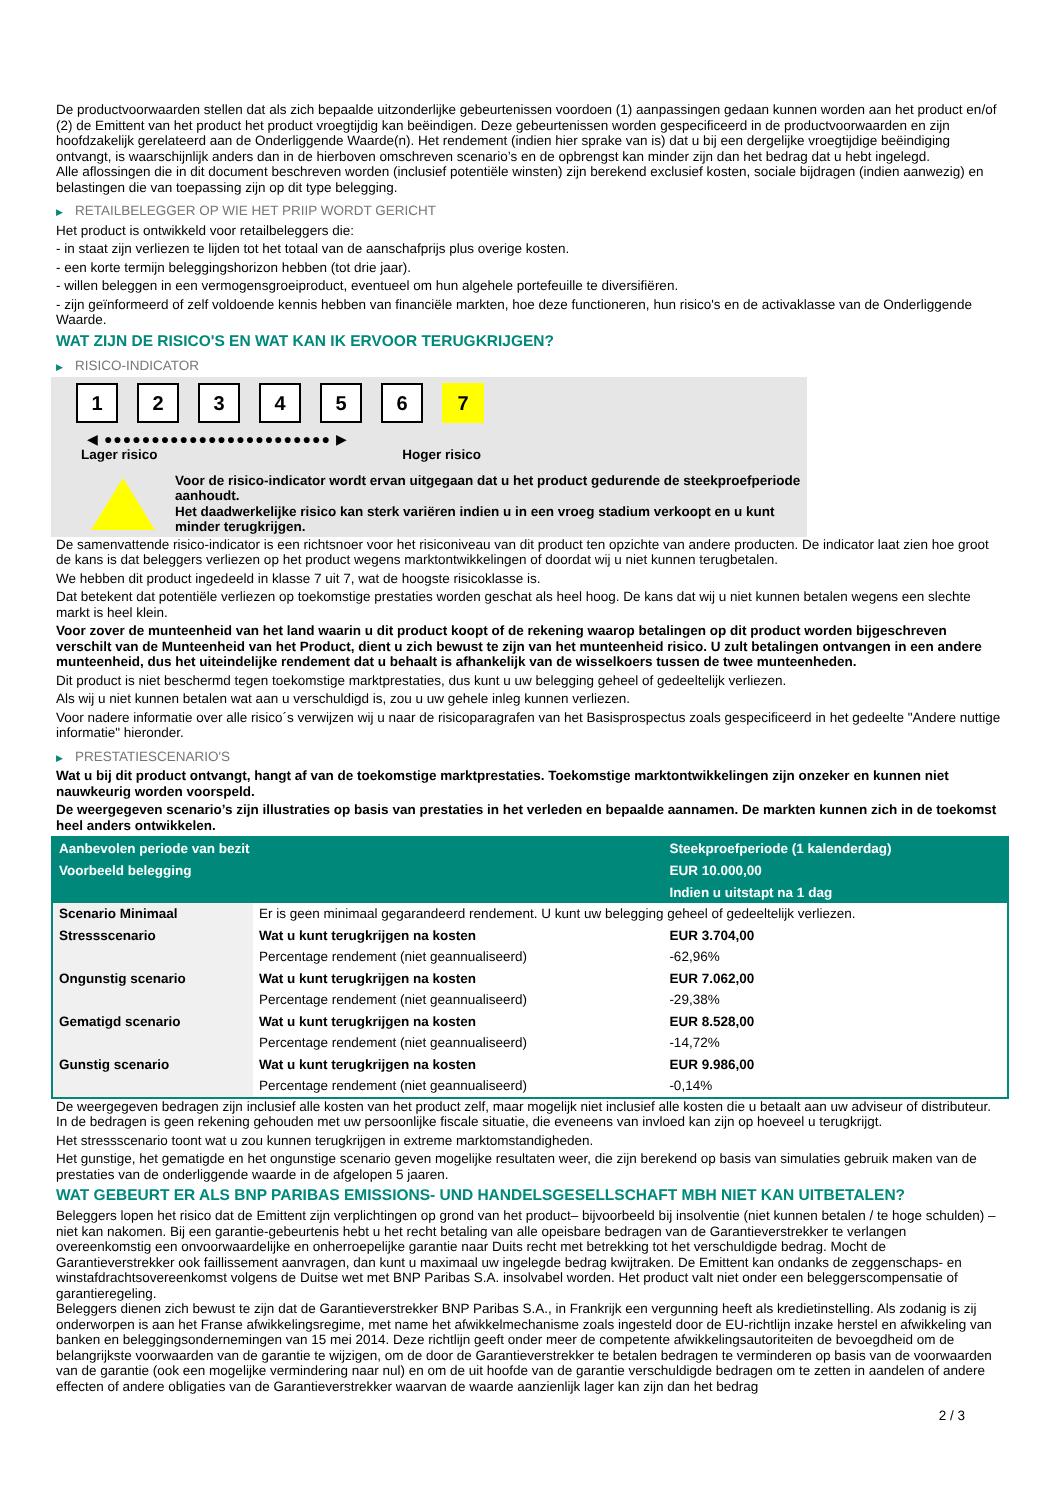De productvoorwaarden stellen dat als zich bepaalde uitzonderlijke gebeurtenissen voordoen (1) aanpassingen gedaan kunnen worden aan het product en/of (2) de Emittent van het product het product vroegtijdig kan beëindigen. Deze gebeurtenissen worden gespecificeerd in de productvoorwaarden en zijn hoofdzakelijk gerelateerd aan de Onderliggende Waarde(n). Het rendement (indien hier sprake van is) dat u bij een dergelijke vroegtijdige beëindiging ontvangt, is waarschijnlijk anders dan in de hierboven omschreven scenario’s en de opbrengst kan minder zijn dan het bedrag dat u hebt ingelegd.
Alle aflossingen die in dit document beschreven worden (inclusief potentiële winsten) zijn berekend exclusief kosten, sociale bijdragen (indien aanwezig) en belastingen die van toepassing zijn op dit type belegging.
▶ RETAILBELEGGER OP WIE HET PRIIP WORDT GERICHT
Het product is ontwikkeld voor retailbeleggers die:
- in staat zijn verliezen te lijden tot het totaal van de aanschafprijs plus overige kosten.
- een korte termijn beleggingshorizon hebben (tot drie jaar).
- willen beleggen in een vermogensgroeiproduct, eventueel om hun algehele portefeuille te diversifiëren.
- zijn geïnformeerd of zelf voldoende kennis hebben van financiële markten, hoe deze functioneren, hun risico's en de activaklasse van de Onderliggende Waarde.
WAT ZIJN DE RISICO'S EN WAT KAN IK ERVOOR TERUGKRIJGEN?
▶ RISICO-INDICATOR
1 2 3 4 5 6 7
◀ ●●●●●●●●●●●●●●●●●●●●●●●● ▶
Lager risico Hoger risico
Voor de risico-indicator wordt ervan uitgegaan dat u het product gedurende de steekproefperiode aanhoudt.
Het daadwerkelijke risico kan sterk variëren indien u in een vroeg stadium verkoopt en u kunt minder terugkrijgen.
De samenvattende risico-indicator is een richtsnoer voor het risiconiveau van dit product ten opzichte van andere producten. De indicator laat zien hoe groot de kans is dat beleggers verliezen op het product wegens marktontwikkelingen of doordat wij u niet kunnen terugbetalen.
We hebben dit product ingedeeld in klasse 7 uit 7, wat de hoogste risicoklasse is.
Dat betekent dat potentiële verliezen op toekomstige prestaties worden geschat als heel hoog. De kans dat wij u niet kunnen betalen wegens een slechte markt is heel klein.
Voor zover de munteenheid van het land waarin u dit product koopt of de rekening waarop betalingen op dit product worden bijgeschreven verschilt van de Munteenheid van het Product, dient u zich bewust te zijn van het munteenheid risico. U zult betalingen ontvangen in een andere munteenheid, dus het uiteindelijke rendement dat u behaalt is afhankelijk van de wisselkoers tussen de twee munteenheden.
Dit product is niet beschermd tegen toekomstige marktprestaties, dus kunt u uw belegging geheel of gedeeltelijk verliezen.
Als wij u niet kunnen betalen wat aan u verschuldigd is, zou u uw gehele inleg kunnen verliezen.
Voor nadere informatie over alle risico´s verwijzen wij u naar de risicoparagrafen van het Basisprospectus zoals gespecificeerd in het gedeelte "Andere nuttige informatie" hieronder.
▶ PRESTATIESCENARIO'S
Wat u bij dit product ontvangt, hangt af van de toekomstige marktprestaties. Toekomstige marktontwikkelingen zijn onzeker en kunnen niet nauwkeurig worden voorspeld.
De weergegeven scenario’s zijn illustraties op basis van prestaties in het verleden en bepaalde aannamen. De markten kunnen zich in de toekomst heel anders ontwikkelen.
| Aanbevolen periode van bezit | | Steekproefperiode (1 kalenderdag) |
| --- | --- | --- |
| Voorbeeld belegging | | EUR 10.000,00 |
| | | Indien u uitstapt na 1 dag |
| Scenario Minimaal | Er is geen minimaal gegarandeerd rendement. U kunt uw belegging geheel of gedeeltelijk verliezen. | |
| Stressscenario | Wat u kunt terugkrijgen na kosten | EUR 3.704,00 |
| | Percentage rendement (niet geannualiseerd) | -62,96% |
| Ongunstig scenario | Wat u kunt terugkrijgen na kosten | EUR 7.062,00 |
| | Percentage rendement (niet geannualiseerd) | -29,38% |
| Gematigd scenario | Wat u kunt terugkrijgen na kosten | EUR 8.528,00 |
| | Percentage rendement (niet geannualiseerd) | -14,72% |
| Gunstig scenario | Wat u kunt terugkrijgen na kosten | EUR 9.986,00 |
| | Percentage rendement (niet geannualiseerd) | -0,14% |
De weergegeven bedragen zijn inclusief alle kosten van het product zelf, maar mogelijk niet inclusief alle kosten die u betaalt aan uw adviseur of distributeur. In de bedragen is geen rekening gehouden met uw persoonlijke fiscale situatie, die eveneens van invloed kan zijn op hoeveel u terugkrijgt.
Het stressscenario toont wat u zou kunnen terugkrijgen in extreme marktomstandigheden.
Het gunstige, het gematigde en het ongunstige scenario geven mogelijke resultaten weer, die zijn berekend op basis van simulaties gebruik maken van de prestaties van de onderliggende waarde in de afgelopen 5 jaaren.
WAT GEBEURT ER ALS BNP PARIBAS EMISSIONS- UND HANDELSGESELLSCHAFT MBH NIET KAN UITBETALEN?
Beleggers lopen het risico dat de Emittent zijn verplichtingen op grond van het product– bijvoorbeeld bij insolventie (niet kunnen betalen / te hoge schulden) – niet kan nakomen. Bij een garantie-gebeurtenis hebt u het recht betaling van alle opeisbare bedragen van de Garantieverstrekker te verlangen overeenkomstig een onvoorwaardelijke en onherroepelijke garantie naar Duits recht met betrekking tot het verschuldigde bedrag. Mocht de Garantieverstrekker ook faillissement aanvragen, dan kunt u maximaal uw ingelegde bedrag kwijtraken. De Emittent kan ondanks de zeggenschaps- en winstafdrachtsovereenkomst volgens de Duitse wet met BNP Paribas S.A. insolvabel worden. Het product valt niet onder een beleggerscompensatie of garantieregeling.
Beleggers dienen zich bewust te zijn dat de Garantieverstrekker BNP Paribas S.A., in Frankrijk een vergunning heeft als kredietinstelling. Als zodanig is zij onderworpen is aan het Franse afwikkelingsregime, met name het afwikkelmechanisme zoals ingesteld door de EU-richtlijn inzake herstel en afwikkeling van banken en beleggingsondernemingen van 15 mei 2014. Deze richtlijn geeft onder meer de competente afwikkelingsautoriteiten de bevoegdheid om de belangrijkste voorwaarden van de garantie te wijzigen, om de door de Garantieverstrekker te betalen bedragen te verminderen op basis van de voorwaarden van de garantie (ook een mogelijke vermindering naar nul) en om de uit hoofde van de garantie verschuldigde bedragen om te zetten in aandelen of andere effecten of andere obligaties van de Garantieverstrekker waarvan de waarde aanzienlijk lager kan zijn dan het bedrag
2 / 3